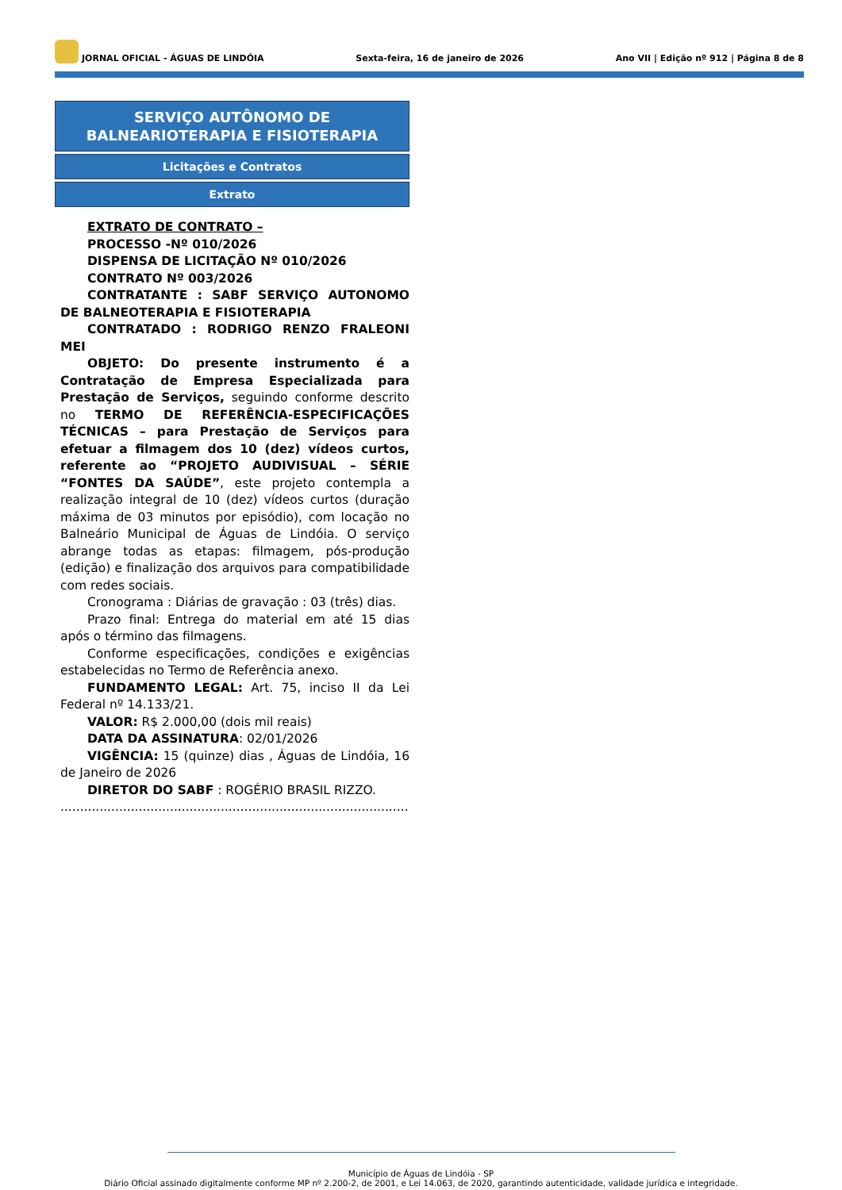JORNAL OFICIAL - ÁGUAS DE LINDÓIA Sexta-feira, 16 de janeiro de 2026 Ano VII | Edição nº 912 | Página 8 de 8
SERVIÇO AUTÔNOMO DE BALNEARIOTERAPIA E FISIOTERAPIA
Licitações e Contratos
Extrato
EXTRATO DE CONTRATO –
PROCESSO -Nº 010/2026
DISPENSA DE LICITAÇÃO Nº 010/2026
CONTRATO Nº 003/2026
CONTRATANTE : SABF SERVIÇO AUTONOMO DE BALNEOTERAPIA E FISIOTERAPIA
CONTRATADO : RODRIGO RENZO FRALEONI MEI
OBJETO: Do presente instrumento é a Contratação de Empresa Especializada para Prestação de Serviços, seguindo conforme descrito no TERMO DE REFERÊNCIA-ESPECIFICAÇÕES TÉCNICAS – para Prestação de Serviços para efetuar a filmagem dos 10 (dez) vídeos curtos, referente ao “PROJETO AUDIVISUAL – SÉRIE “FONTES DA SAÚDE”, este projeto contempla a realização integral de 10 (dez) vídeos curtos (duração máxima de 03 minutos por episódio), com locação no Balneário Municipal de Águas de Lindóia. O serviço abrange todas as etapas: filmagem, pós-produção (edição) e finalização dos arquivos para compatibilidade com redes sociais.
Cronograma : Diárias de gravação : 03 (três) dias.
Prazo final: Entrega do material em até 15 dias após o término das filmagens.
Conforme especificações, condições e exigências estabelecidas no Termo de Referência anexo.
FUNDAMENTO LEGAL: Art. 75, inciso II da Lei Federal nº 14.133/21.
VALOR: R$ 2.000,00 (dois mil reais)
DATA DA ASSINATURA: 02/01/2026
VIGÊNCIA: 15 (quinze) dias , Águas de Lindóia, 16 de Janeiro de 2026
DIRETOR DO SABF : ROGÉRIO BRASIL RIZZO.
..........................................................................................................................
Município de Águas de Lindóia - SP
Diário Oficial assinado digitalmente conforme MP nº 2.200-2, de 2001, e Lei 14.063, de 2020, garantindo autenticidade, validade jurídica e integridade.